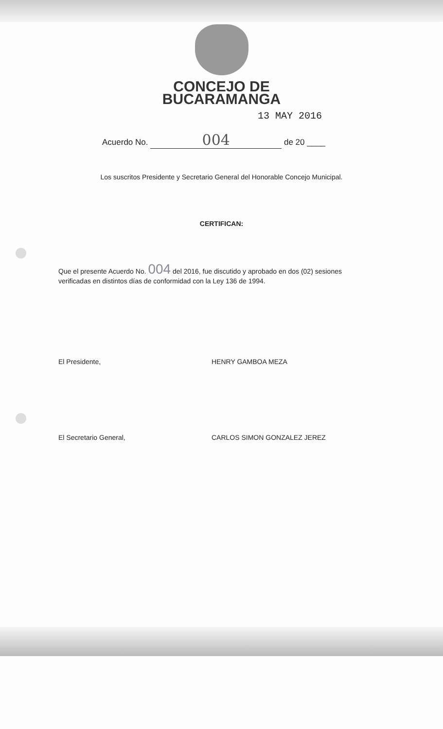CONCEJO DE
BUCARAMANGA
13 MAY 2016
Acuerdo No. 004 de 20 ____
Los suscritos Presidente y Secretario General del Honorable Concejo Municipal.
CERTIFICAN:
Que el presente Acuerdo No. 004 del 2016, fue discutido y aprobado en dos (02) sesiones verificadas en distintos días de conformidad con la Ley 136 de 1994.
El Presidente, HENRY GAMBOA MEZA
El Secretario General, CARLOS SIMON GONZALEZ JEREZ